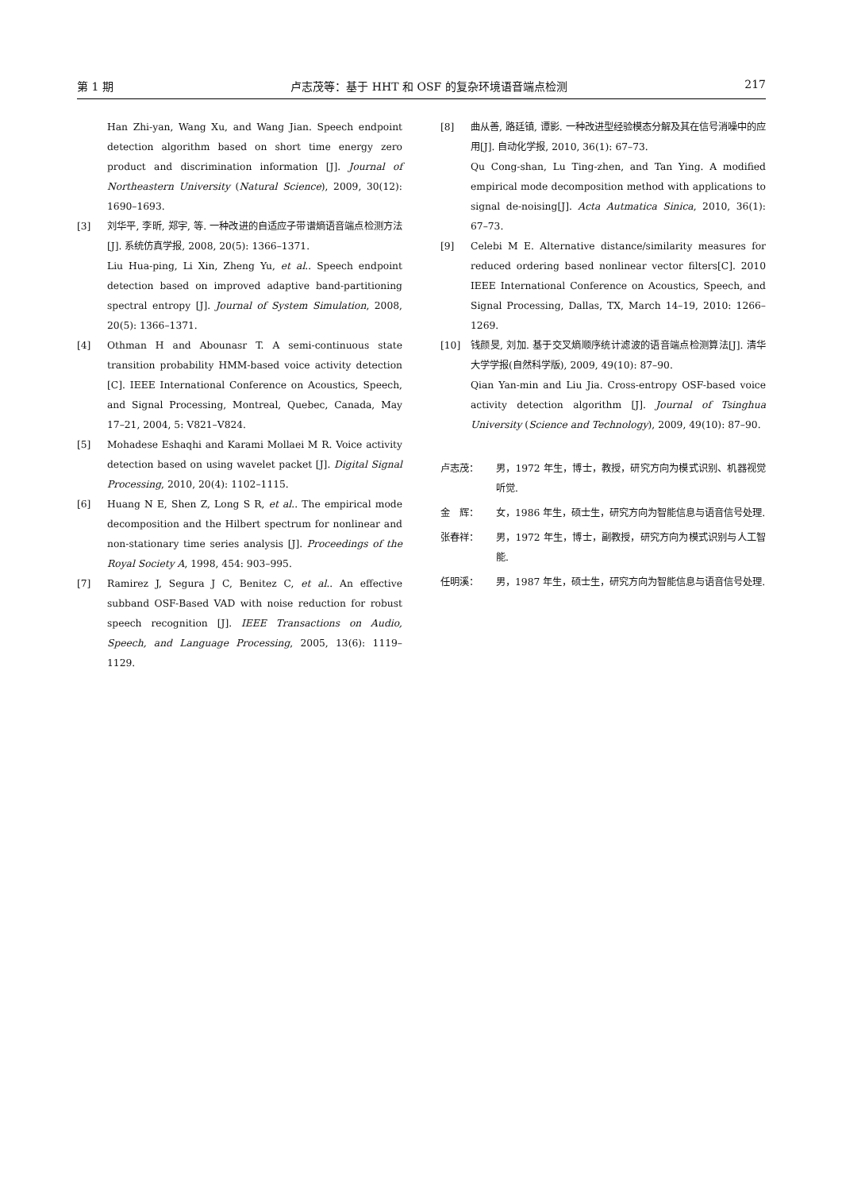第 1 期 卢志茂等：基于 HHT 和 OSF 的复杂环境语音端点检测 217
Han Zhi-yan, Wang Xu, and Wang Jian. Speech endpoint detection algorithm based on short time energy zero product and discrimination information [J]. Journal of Northeastern University (Natural Science), 2009, 30(12): 1690–1693.
[3] 刘华平, 李昕, 郑宇, 等. 一种改进的自适应子带谱熵语音端点检测方法[J]. 系统仿真学报, 2008, 20(5): 1366–1371.
Liu Hua-ping, Li Xin, Zheng Yu, et al.. Speech endpoint detection based on improved adaptive band-partitioning spectral entropy [J]. Journal of System Simulation, 2008, 20(5): 1366–1371.
[4] Othman H and Abounasr T. A semi-continuous state transition probability HMM-based voice activity detection [C]. IEEE International Conference on Acoustics, Speech, and Signal Processing, Montreal, Quebec, Canada, May 17–21, 2004, 5: V821–V824.
[5] Mohadese Eshaqhi and Karami Mollaei M R. Voice activity detection based on using wavelet packet [J]. Digital Signal Processing, 2010, 20(4): 1102–1115.
[6] Huang N E, Shen Z, Long S R, et al.. The empirical mode decomposition and the Hilbert spectrum for nonlinear and non-stationary time series analysis [J]. Proceedings of the Royal Society A, 1998, 454: 903–995.
[7] Ramirez J, Segura J C, Benitez C, et al.. An effective subband OSF-Based VAD with noise reduction for robust speech recognition [J]. IEEE Transactions on Audio, Speech, and Language Processing, 2005, 13(6): 1119–1129.
[8] 曲从善, 路廷镇, 谭影. 一种改进型经验模态分解及其在信号消噪中的应用[J]. 自动化学报, 2010, 36(1): 67–73.
Qu Cong-shan, Lu Ting-zhen, and Tan Ying. A modified empirical mode decomposition method with applications to signal de-noising[J]. Acta Autmatica Sinica, 2010, 36(1): 67–73.
[9] Celebi M E. Alternative distance/similarity measures for reduced ordering based nonlinear vector filters[C]. 2010 IEEE International Conference on Acoustics, Speech, and Signal Processing, Dallas, TX, March 14–19, 2010: 1266–1269.
[10] 钱颜旻, 刘加. 基于交叉熵顺序统计滤波的语音端点检测算法[J]. 清华大学学报(自然科学版), 2009, 49(10): 87–90.
Qian Yan-min and Liu Jia. Cross-entropy OSF-based voice activity detection algorithm [J]. Journal of Tsinghua University (Science and Technology), 2009, 49(10): 87–90.
卢志茂： 男，1972 年生，博士，教授，研究方向为模式识别、机器视觉听觉.
金　辉： 女，1986 年生，硕士生，研究方向为智能信息与语音信号处理.
张春祥： 男，1972 年生，博士，副教授，研究方向为模式识别与人工智能.
任明溪： 男，1987 年生，硕士生，研究方向为智能信息与语音信号处理.